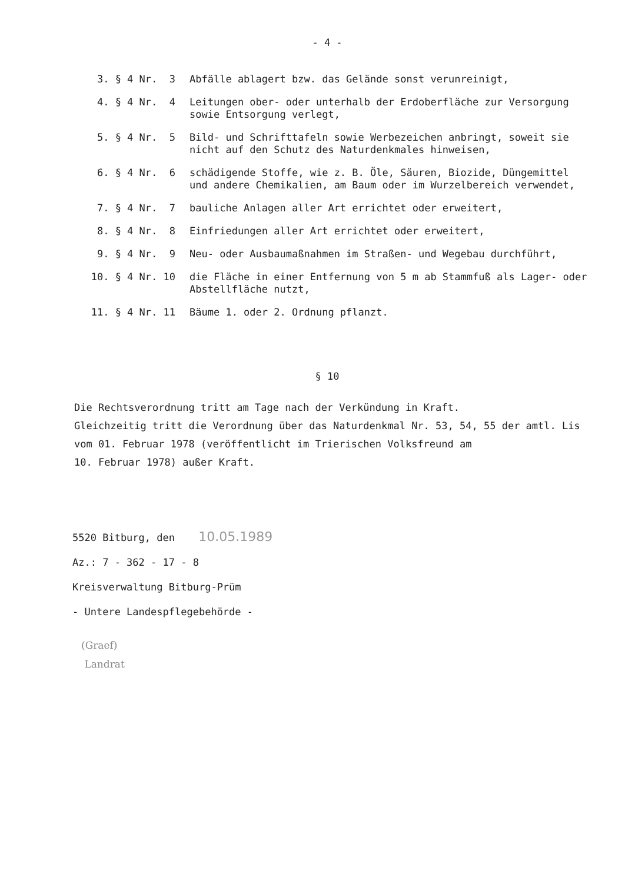- 4 -
| 3. § 4 Nr. 3 | Abfälle ablagert bzw. das Gelände sonst verunreinigt, |
| 4. § 4 Nr. 4 | Leitungen ober- oder unterhalb der Erdoberfläche zur Versorgung sowie Entsorgung verlegt, |
| 5. § 4 Nr. 5 | Bild- und Schrifttafeln sowie Werbezeichen anbringt, soweit sie nicht auf den Schutz des Naturdenkmales hinweisen, |
| 6. § 4 Nr. 6 | schädigende Stoffe, wie z. B. Öle, Säuren, Biozide, Düngemittel und andere Chemikalien, am Baum oder im Wurzelbereich verwendet, |
| 7. § 4 Nr. 7 | bauliche Anlagen aller Art errichtet oder erweitert, |
| 8. § 4 Nr. 8 | Einfriedungen aller Art errichtet oder erweitert, |
| 9. § 4 Nr. 9 | Neu- oder Ausbaumaßnahmen im Straßen- und Wegebau durchführt, |
| 10. § 4 Nr. 10 | die Fläche in einer Entfernung von 5 m ab Stammfuß als Lager- oder Abstellfläche nutzt, |
| 11. § 4 Nr. 11 | Bäume 1. oder 2. Ordnung pflanzt. |
§ 10
Die Rechtsverordnung tritt am Tage nach der Verkündung in Kraft.
Gleichzeitig tritt die Verordnung über das Naturdenkmal Nr. 53, 54, 55 der amtl. Lis
vom 01. Februar 1978 (veröffentlicht im Trierischen Volksfreund am
10. Februar 1978) außer Kraft.
5520 Bitburg, den 10.05.1989
Az.: 7 - 362 - 17 - 8
Kreisverwaltung Bitburg-Prüm
- Untere Landespflegebehörde -
(Graef)
Landrat